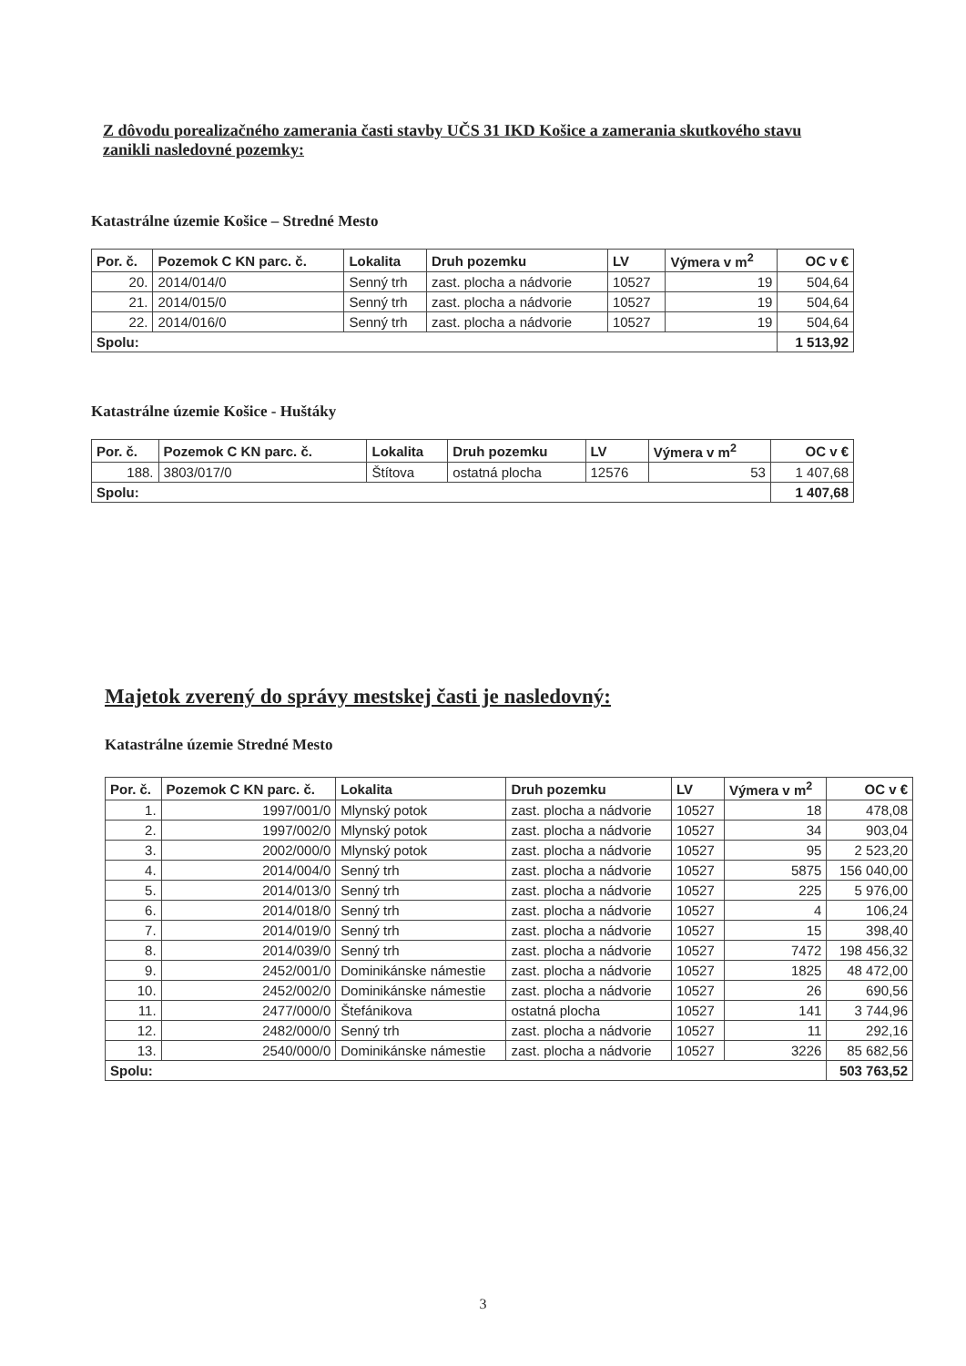Z dôvodu porealizačného zamerania časti stavby UČS 31 IKD Košice a zamerania skutkového stavu zanikli nasledovné pozemky:
Katastrálne územie Košice – Stredné Mesto
| Por. č. | Pozemok C KN parc. č. | Lokalita | Druh pozemku | LV | Výmera v m<sup>2</sup> | OC v € |
| --- | --- | --- | --- | --- | --- | --- |
| 20. | 2014/014/0 | Senný trh | zast. plocha a nádvorie | 10527 | 19 | 504,64 |
| 21. | 2014/015/0 | Senný trh | zast. plocha a nádvorie | 10527 | 19 | 504,64 |
| 22. | 2014/016/0 | Senný trh | zast. plocha a nádvorie | 10527 | 19 | 504,64 |
| Spolu: | | | | | | 1 513,92 |
Katastrálne územie Košice - Huštáky
| Por. č. | Pozemok C KN parc. č. | Lokalita | Druh pozemku | LV | Výmera v m<sup>2</sup> | OC v € |
| --- | --- | --- | --- | --- | --- | --- |
| 188. | 3803/017/0 | Štítova | ostatná plocha | 12576 | 53 | 1 407,68 |
| Spolu: | | | | | | 1 407,68 |
Majetok zverený do správy mestskej časti je nasledovný:
Katastrálne územie Stredné Mesto
| Por. č. | Pozemok C KN parc. č. | Lokalita | Druh pozemku | LV | Výmera v m<sup>2</sup> | OC v € |
| --- | --- | --- | --- | --- | --- | --- |
| 1. | 1997/001/0 | Mlynský potok | zast. plocha a nádvorie | 10527 | 18 | 478,08 |
| 2. | 1997/002/0 | Mlynský potok | zast. plocha a nádvorie | 10527 | 34 | 903,04 |
| 3. | 2002/000/0 | Mlynský potok | zast. plocha a nádvorie | 10527 | 95 | 2 523,20 |
| 4. | 2014/004/0 | Senný trh | zast. plocha a nádvorie | 10527 | 5875 | 156 040,00 |
| 5. | 2014/013/0 | Senný trh | zast. plocha a nádvorie | 10527 | 225 | 5 976,00 |
| 6. | 2014/018/0 | Senný trh | zast. plocha a nádvorie | 10527 | 4 | 106,24 |
| 7. | 2014/019/0 | Senný trh | zast. plocha a nádvorie | 10527 | 15 | 398,40 |
| 8. | 2014/039/0 | Senný trh | zast. plocha a nádvorie | 10527 | 7472 | 198 456,32 |
| 9. | 2452/001/0 | Dominikánske námestie | zast. plocha a nádvorie | 10527 | 1825 | 48 472,00 |
| 10. | 2452/002/0 | Dominikánske námestie | zast. plocha a nádvorie | 10527 | 26 | 690,56 |
| 11. | 2477/000/0 | Štefánikova | ostatná plocha | 10527 | 141 | 3 744,96 |
| 12. | 2482/000/0 | Senný trh | zast. plocha a nádvorie | 10527 | 11 | 292,16 |
| 13. | 2540/000/0 | Dominikánske námestie | zast. plocha a nádvorie | 10527 | 3226 | 85 682,56 |
| Spolu: | | | | | | 503 763,52 |
3